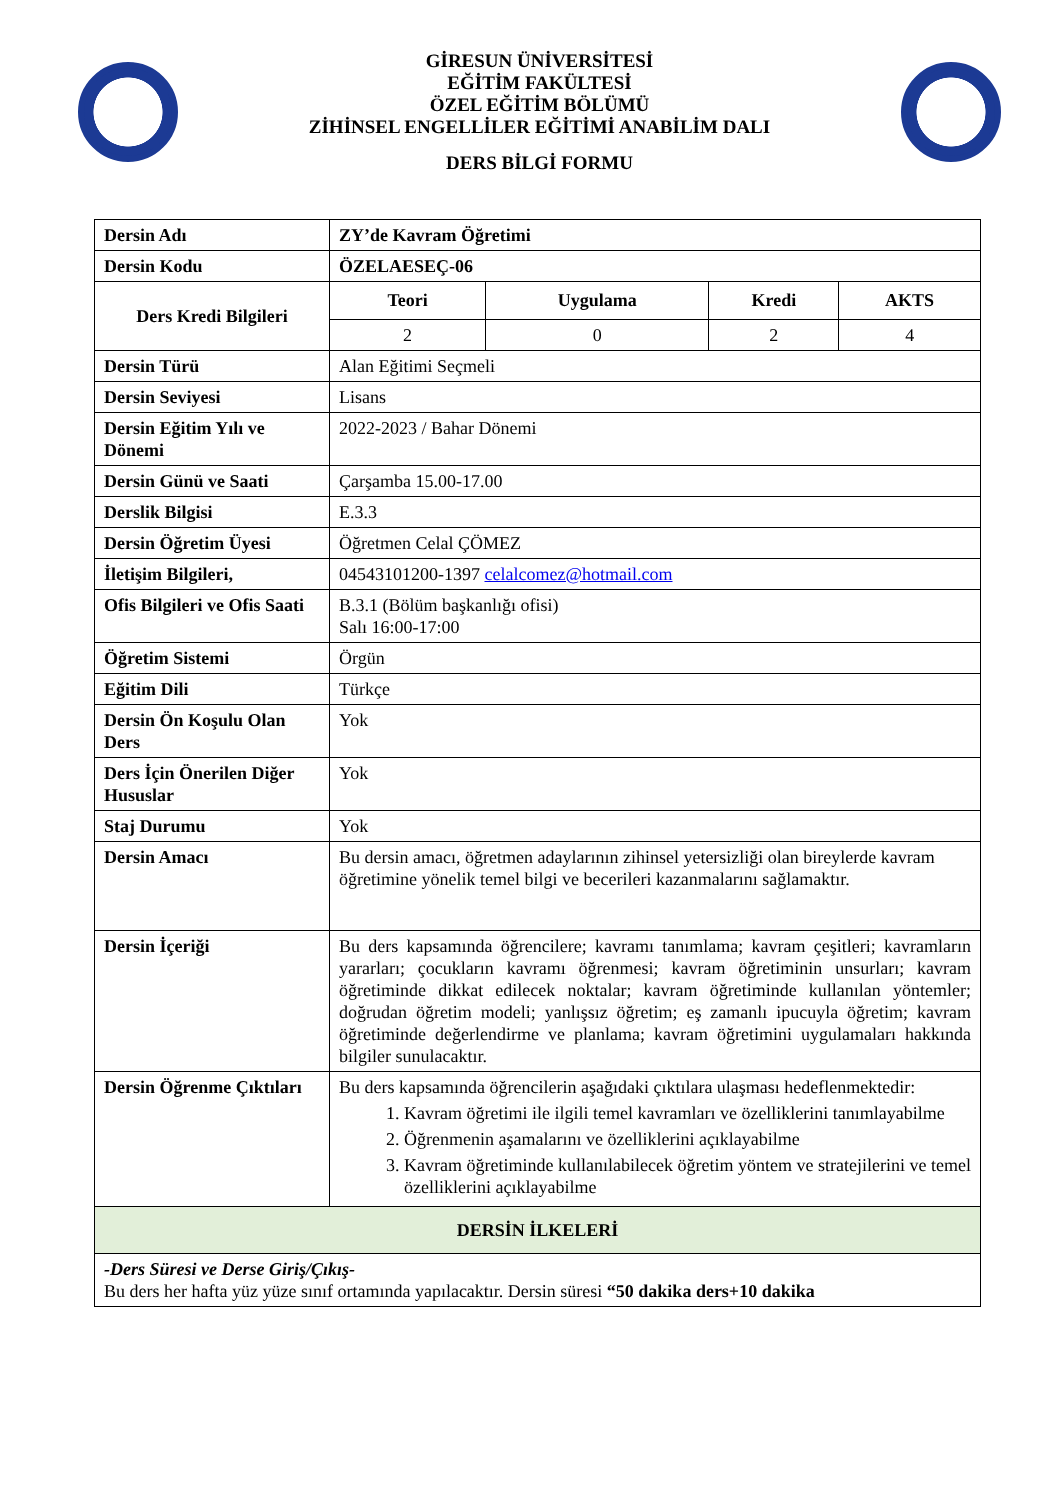GİRESUN ÜNİVERSİTESİ
EĞİTİM FAKÜLTESİ
ÖZEL EĞİTİM BÖLÜMÜ
ZİHİNSEL ENGELLİLER EĞİTİMİ ANABİLİM DALI
DERS BİLGİ FORMU
| Dersin Adı | ZY’de Kavram Öğretimi | | | |
| Dersin Kodu | ÖZELAESEÇ-06 | | | |
| Ders Kredi Bilgileri | Teori | Uygulama | Kredi | AKTS |
| | 2 | 0 | 2 | 4 |
| Dersin Türü | Alan Eğitimi Seçmeli | | | |
| Dersin Seviyesi | Lisans | | | |
| Dersin Eğitim Yılı ve Dönemi | 2022-2023 / Bahar Dönemi | | | |
| Dersin Günü ve Saati | Çarşamba 15.00-17.00 | | | |
| Derslik Bilgisi | E.3.3 | | | |
| Dersin Öğretim Üyesi | Öğretmen Celal ÇÖMEZ | | | |
| İletişim Bilgileri, | 04543101200-1397 celalcomez@hotmail.com | | | |
| Ofis Bilgileri ve Ofis Saati | B.3.1 (Bölüm başkanlığı ofisi) Salı 16:00-17:00 | | | |
| Öğretim Sistemi | Örgün | | | |
| Eğitim Dili | Türkçe | | | |
| Dersin Ön Koşulu Olan Ders | Yok | | | |
| Ders İçin Önerilen Diğer Hususlar | Yok | | | |
| Staj Durumu | Yok | | | |
| Dersin Amacı | Bu dersin amacı, öğretmen adaylarının zihinsel yetersizliği olan bireylerde kavram öğretimine yönelik temel bilgi ve becerileri kazanmalarını sağlamaktır. | | | |
| Dersin İçeriği | Bu ders kapsamında öğrencilere; kavramı tanımlama; kavram çeşitleri; kavramların yararları; çocukların kavramı öğrenmesi; kavram öğretiminin unsurları; kavram öğretiminde dikkat edilecek noktalar; kavram öğretiminde kullanılan yöntemler; doğrudan öğretim modeli; yanlışsız öğretim; eş zamanlı ipucuyla öğretim; kavram öğretiminde değerlendirme ve planlama; kavram öğretimini uygulamaları hakkında bilgiler sunulacaktır. | | | |
| Dersin Öğrenme Çıktıları | Bu ders kapsamında öğrencilerin aşağıdaki çıktılara ulaşması hedeflenmektedir: 1. Kavram öğretimi ile ilgili temel kavramları ve özelliklerini tanımlayabilme 2. Öğrenmenin aşamalarını ve özelliklerini açıklayabilme 3. Kavram öğretiminde kullanılabilecek öğretim yöntem ve stratejilerini ve temel özelliklerini açıklayabilme | | | |
| DERSİN İLKELERİ | | | | |
| -Ders Süresi ve Derse Giriş/Çıkış- Bu ders her hafta yüz yüze sınıf ortamında yapılacaktır. Dersin süresi “50 dakika ders+10 dakika | | | | |